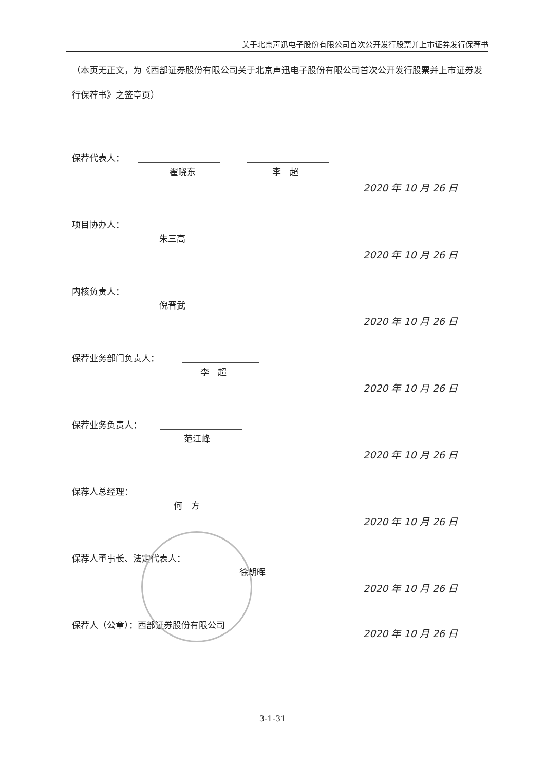关于北京声迅电子股份有限公司首次公开发行股票并上市证券发行保荐书
（本页无正文，为《西部证券股份有限公司关于北京声迅电子股份有限公司首次公开发行股票并上市证券发行保荐书》之签章页）
保荐代表人：
翟晓东 李　超
2020 年 10 月 26 日
项目协办人：
朱三高
2020 年 10 月 26 日
内核负责人：
倪晋武
2020 年 10 月 26 日
保荐业务部门负责人：
李　超
2020 年 10 月 26 日
保荐业务负责人：
范江峰
2020 年 10 月 26 日
保荐人总经理：
何　方
2020 年 10 月 26 日
保荐人董事长、法定代表人：
徐朝晖
2020 年 10 月 26 日
保荐人（公章）：西部证券股份有限公司
2020 年 10 月 26 日
3-1-31